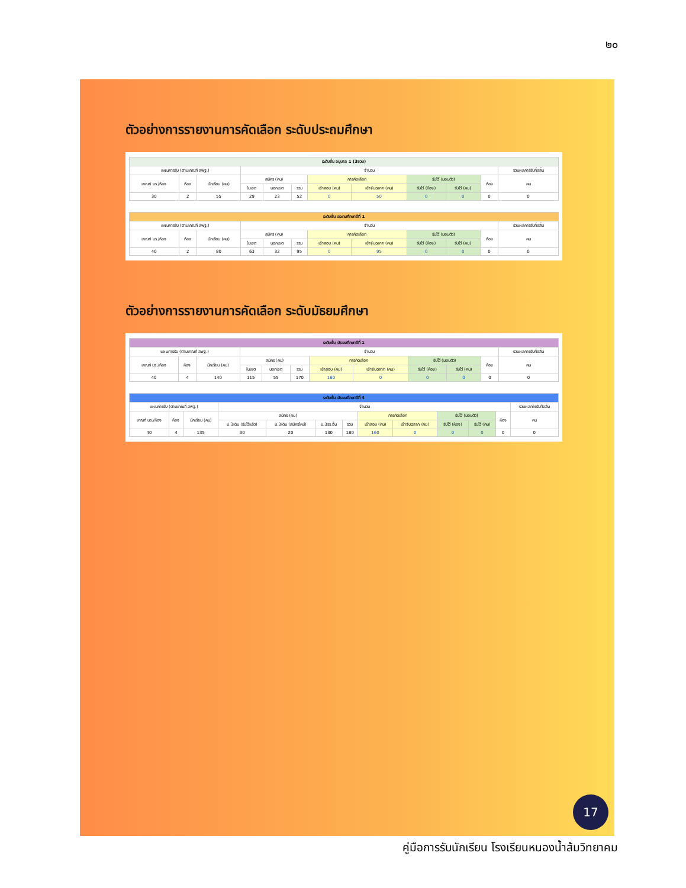๒๐
ตัวอย่างการรายงานการคัดเลือก ระดับประถมศึกษา
| ระดับชั้น อนุบาล 1 (3ขวบ) | | | | | | | | | | | |
| --- | --- | --- | --- | --- | --- | --- | --- | --- | --- | --- | --- |
| แผนการรับ (ตามเกณฑ์ สพฐ.) | | | จำนวน | | | | | | | | รวมผลการรับทั้งสิ้น |
| เกณฑ์ นร./ห้อง | ห้อง | นักเรียน (คน) | สมัคร (คน) | | | การคัดเลือก | | รับไว้ (มอบตัว) | | ห้อง | คน |
| | | | ในเขต | นอกเขต | รวม | เข้าสอบ (คน) | เข้าจับฉลาก (คน) | รับไว้ (ห้อง) | รับไว้ (คน) | | |
| 30 | 2 | 55 | 29 | 23 | 52 | 0 | 50 | 0 | 0 | 0 | 0 |
| ระดับชั้น ประถมศึกษาปีที่ 1 | | | | | | | | | | | |
| --- | --- | --- | --- | --- | --- | --- | --- | --- | --- | --- | --- |
| แผนการรับ (ตามเกณฑ์ สพฐ.) | | | จำนวน | | | | | | | | รวมผลการรับทั้งสิ้น |
| เกณฑ์ นร./ห้อง | ห้อง | นักเรียน (คน) | สมัคร (คน) | | | การคัดเลือก | | รับไว้ (มอบตัว) | | ห้อง | คน |
| | | | ในเขต | นอกเขต | รวม | เข้าสอบ (คน) | เข้าจับฉลาก (คน) | รับไว้ (ห้อง) | รับไว้ (คน) | | |
| 40 | 2 | 80 | 63 | 32 | 95 | 0 | 95 | 0 | 0 | 0 | 0 |
ตัวอย่างการรายงานการคัดเลือก ระดับมัธยมศึกษา
| ระดับชั้น มัธยมศึกษาปีที่ 1 | | | | | | | | | | | |
| --- | --- | --- | --- | --- | --- | --- | --- | --- | --- | --- | --- |
| แผนการรับ (ตามเกณฑ์ สพฐ.) | | | จำนวน | | | | | | | | รวมผลการรับทั้งสิ้น |
| เกณฑ์ นร./ห้อง | ห้อง | นักเรียน (คน) | สมัคร (คน) | | | การคัดเลือก | | รับไว้ (มอบตัว) | | ห้อง | คน |
| | | | ในเขต | นอกเขต | รวม | เข้าสอบ (คน) | เข้าจับฉลาก (คน) | รับไว้ (ห้อง) | รับไว้ (คน) | | |
| 40 | 4 | 140 | 115 | 55 | 170 | 160 | 0 | 0 | 0 | 0 | 0 |
| ระดับชั้น มัธยมศึกษาปีที่ 4 | | | | | | | | | | | | |
| --- | --- | --- | --- | --- | --- | --- | --- | --- | --- | --- | --- | --- |
| แผนการรับ (ตามเกณฑ์ สพฐ.) | | | จำนวน | | | | | | | | | รวมผลการรับทั้งสิ้น |
| เกณฑ์ นร./ห้อง | ห้อง | นักเรียน (คน) | สมัคร (คน) | | | | การคัดเลือก | | รับไว้ (มอบตัว) | | ห้อง | คน |
| | | | ม.3เดิม (รับไว้แล้ว) | ม.3เดิม (สมัครใหม่) | ม.3รร.อื่น | รวม | เข้าสอบ (คน) | เข้าจับฉลาก (คน) | รับไว้ (ห้อง) | รับไว้ (คน) | | |
| 40 | 4 | 135 | 30 | 20 | 130 | 180 | 160 | 0 | 0 | 0 | 0 | 0 |
17
คู่มือการรับนักเรียน โรงเรียนหนองน้ำส้มวิทยาคม